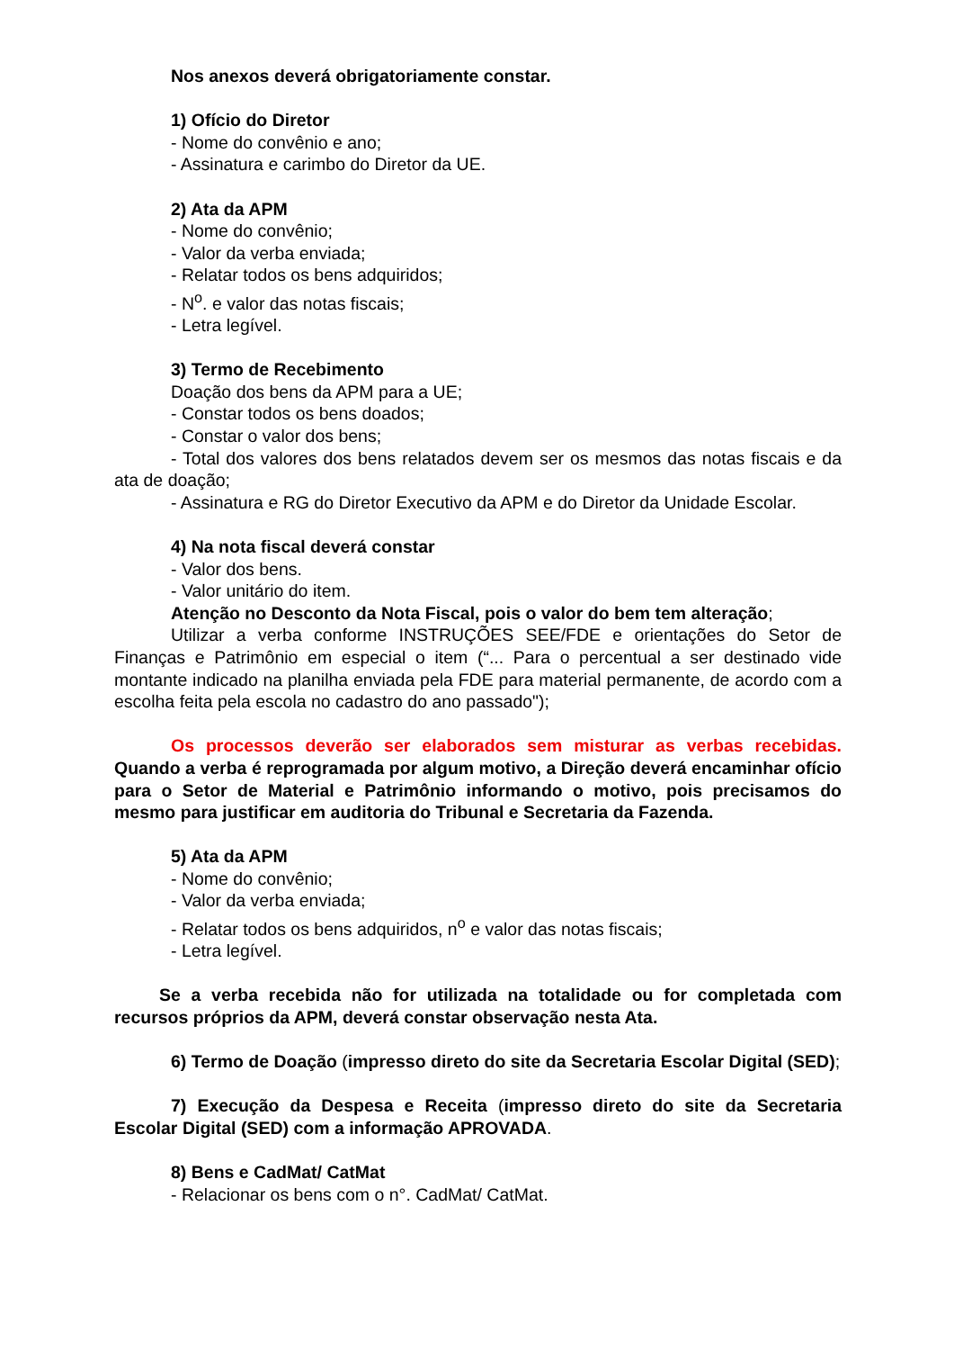Nos anexos deverá obrigatoriamente constar.
1) Ofício do Diretor
- Nome do convênio e ano;
- Assinatura e carimbo do Diretor da UE.
2) Ata da APM
- Nome do convênio;
- Valor da verba enviada;
- Relatar todos os bens adquiridos;
- N<sup>o</sup>. e valor das notas fiscais;
- Letra legível.
3) Termo de Recebimento
Doação dos bens da APM para a UE;
- Constar todos os bens doados;
- Constar o valor dos bens;
- Total dos valores dos bens relatados devem ser os mesmos das notas fiscais e da ata de doação;
- Assinatura e RG do Diretor Executivo da APM e do Diretor da Unidade Escolar.
4) Na nota fiscal deverá constar
- Valor dos bens.
- Valor unitário do item.
Atenção no Desconto da Nota Fiscal, pois o valor do bem tem alteração;
Utilizar a verba conforme INSTRUÇÕES SEE/FDE e orientações do Setor de Finanças e Patrimônio em especial o item (“... Para o percentual a ser destinado vide montante indicado na planilha enviada pela FDE para material permanente, de acordo com a escolha feita pela escola no cadastro do ano passado");
Os processos deverão ser elaborados sem misturar as verbas recebidas. Quando a verba é reprogramada por algum motivo, a Direção deverá encaminhar ofício para o Setor de Material e Patrimônio informando o motivo, pois precisamos do mesmo para justificar em auditoria do Tribunal e Secretaria da Fazenda.
5) Ata da APM
- Nome do convênio;
- Valor da verba enviada;
- Relatar todos os bens adquiridos, n<sup>o</sup> e valor das notas fiscais;
- Letra legível.
Se a verba recebida não for utilizada na totalidade ou for completada com recursos próprios da APM, deverá constar observação nesta Ata.
6) Termo de Doação (impresso direto do site da Secretaria Escolar Digital (SED);
7) Execução da Despesa e Receita (impresso direto do site da Secretaria Escolar Digital (SED) com a informação APROVADA.
8) Bens e CadMat/ CatMat
- Relacionar os bens com o n°. CadMat/ CatMat.